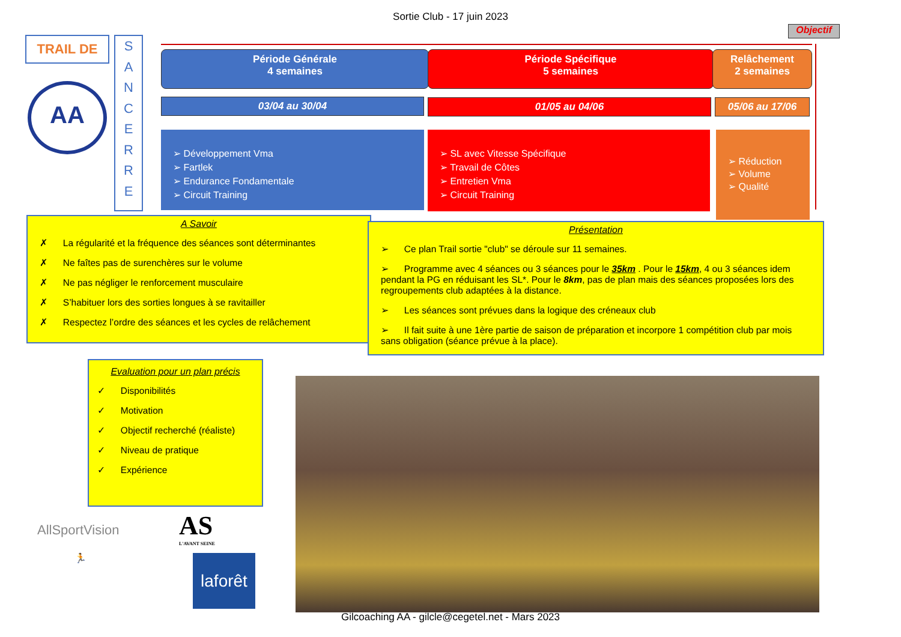Sortie Club - 17 juin 2023
TRAIL DE
AA
S
A
N
C
E
R
R
E
Objectif
Période Générale
4 semaines
Période Spécifique
5 semaines
Relâchement
2 semaines
03/04 au 30/04 01/05 au 04/06 05/06 au 17/06
➢ Développement Vma
➢ Fartlek
➢ Endurance Fondamentale
➢ Circuit Training
➢ SL avec Vitesse Spécifique
➢ Travail de Côtes
➢ Entretien Vma
➢ Circuit Training
➢ Réduction
➢ Volume
➢ Qualité
A Savoir
✗ La régularité et la fréquence des séances sont déterminantes
✗ Ne faîtes pas de surenchères sur le volume
✗ Ne pas négliger le renforcement musculaire
✗ S’habituer lors des sorties longues à se ravitailler
✗ Respectez l’ordre des séances et les cycles de relâchement
Présentation
➢ Ce plan Trail sortie "club" se déroule sur 11 semaines.
➢ Programme avec 4 séances ou 3 séances pour le 35km . Pour le 15km, 4 ou 3 séances idem pendant la PG en réduisant les SL*. Pour le 8km, pas de plan mais des séances proposées lors des regroupements club adaptées à la distance.
➢ Les séances sont prévues dans la logique des créneaux club
➢ Il fait suite à une 1ère partie de saison de préparation et incorpore 1 compétition club par mois sans obligation (séance prévue à la place).
Evaluation pour un plan précis
✓ Disponibilités
✓ Motivation
✓ Objectif recherché (réaliste)
✓ Niveau de pratique
✓ Expérience
AllSportVision
AS
L'AVANT SEINE
🏃
laforêt
Gilcoaching AA - gilcle@cegetel.net - Mars 2023